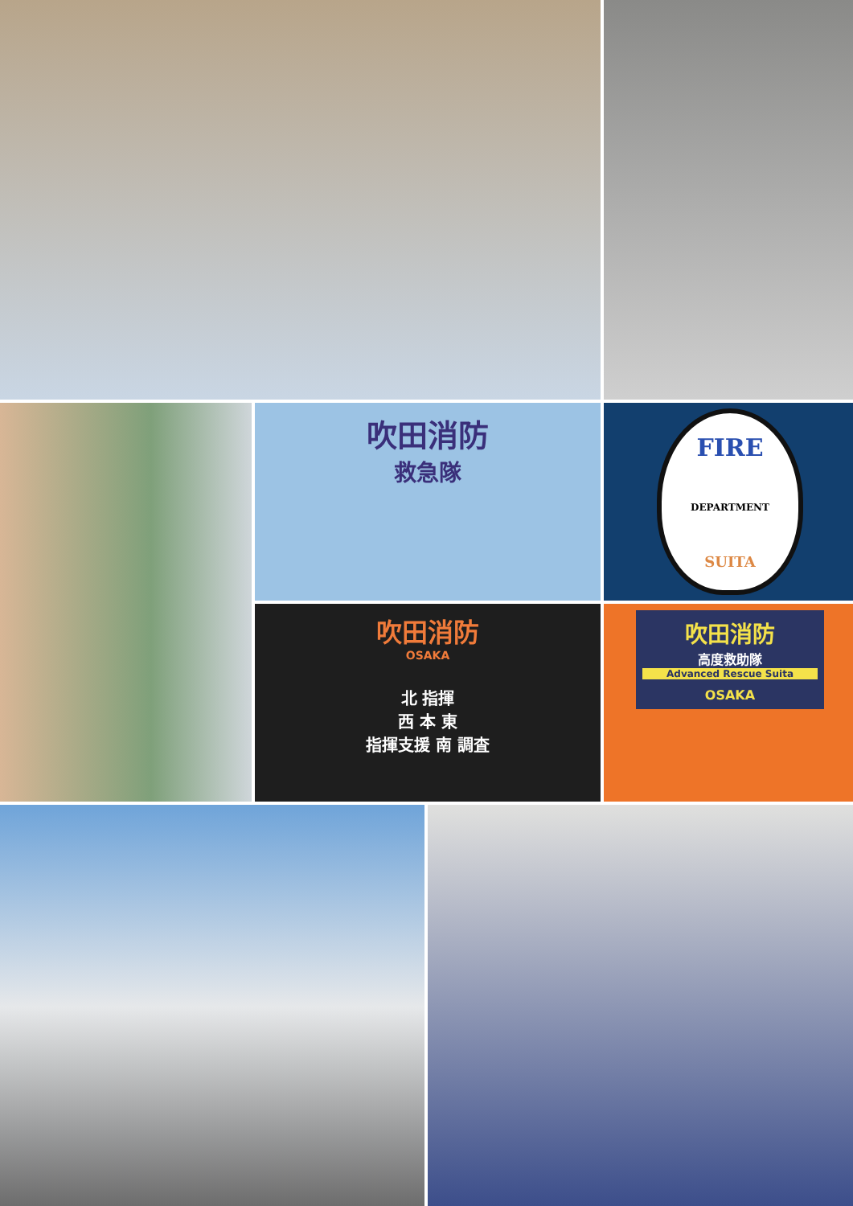吹田消防
救急隊
FIRE
DEPARTMENT
SUITA
吹田消防
OSAKA
北 指揮
西 本 東
指揮支援 南 調査
吹田消防
高度救助隊
Advanced Rescue Suita
OSAKA